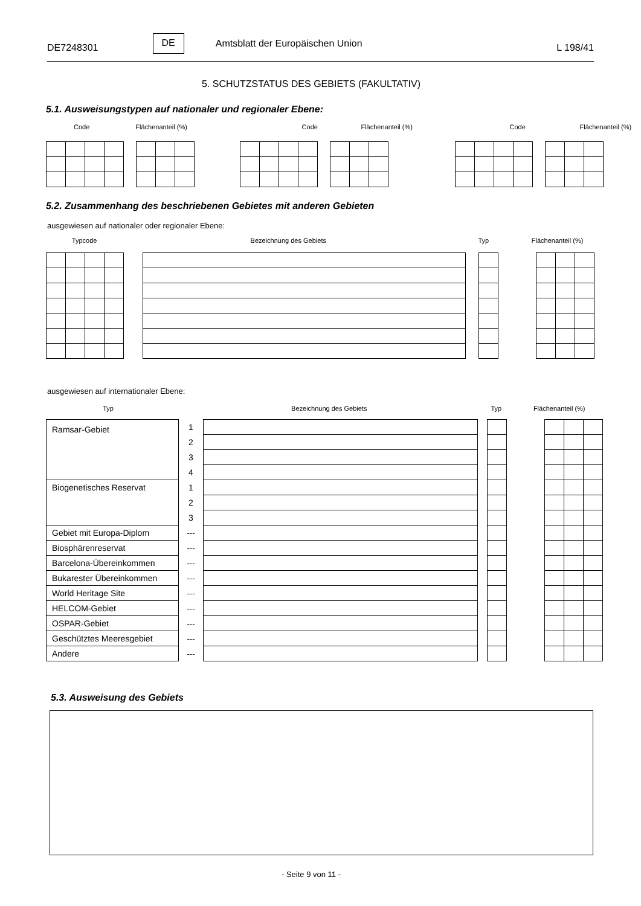DE7248301
DE
Amtsblatt der Europäischen Union
L 198/41
5. SCHUTZSTATUS DES GEBIETS (FAKULTATIV)
5.1. Ausweisungstypen auf nationaler und regionaler Ebene:
Code Flächenanteil (%) Code Flächenanteil (%) Code Flächenanteil (%)
5.2. Zusammenhang des beschriebenen Gebietes mit anderen Gebieten
ausgewiesen auf nationaler oder regionaler Ebene:
Typcode Bezeichnung des Gebiets Typ Flächenanteil (%)
ausgewiesen auf internationaler Ebene:
Typ Bezeichnung des Gebiets Typ Flächenanteil (%)
| Ramsar-Gebiet | 1 | | | | | | | |
| | 2 | | | | | | | |
| | 3 | | | | | | | |
| | 4 | | | | | | | |
| Biogenetisches Reservat | 1 | | | | | | | |
| | 2 | | | | | | | |
| | 3 | | | | | | | |
| Gebiet mit Europa-Diplom | --- | | | | | | | |
| Biosphärenreservat | --- | | | | | | | |
| Barcelona-Übereinkommen | --- | | | | | | | |
| Bukarester Übereinkommen | --- | | | | | | | |
| World Heritage Site | --- | | | | | | | |
| HELCOM-Gebiet | --- | | | | | | | |
| OSPAR-Gebiet | --- | | | | | | | |
| Geschütztes Meeresgebiet | --- | | | | | | | |
| Andere | --- | | | | | | | |
5.3. Ausweisung des Gebiets
- Seite 9 von 11 -